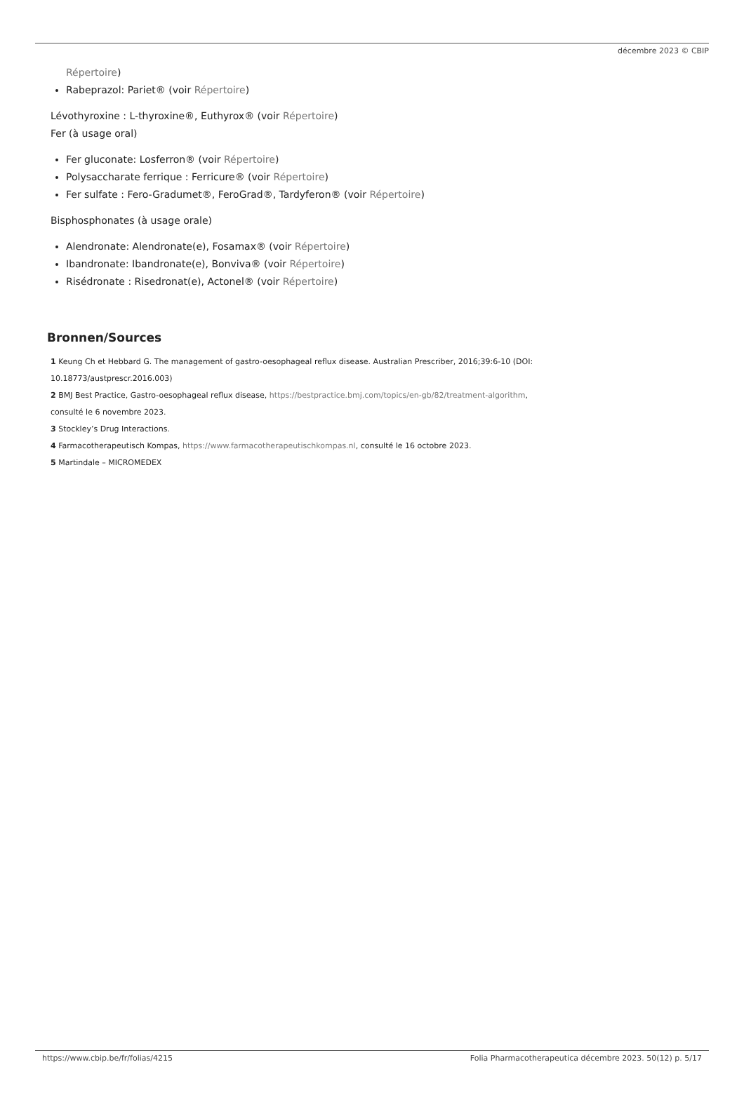décembre 2023 © CBIP
Répertoire)
Rabeprazol: Pariet® (voir Répertoire)
Lévothyroxine : L-thyroxine®, Euthyrox® (voir Répertoire)
Fer (à usage oral)
Fer gluconate: Losferron® (voir Répertoire)
Polysaccharate ferrique : Ferricure® (voir Répertoire)
Fer sulfate : Fero-Gradumet®, FeroGrad®, Tardyferon® (voir Répertoire)
Bisphosphonates (à usage orale)
Alendronate: Alendronate(e), Fosamax® (voir Répertoire)
Ibandronate: Ibandronate(e), Bonviva® (voir Répertoire)
Risédronate : Risedronat(e), Actonel® (voir Répertoire)
Bronnen/Sources
1 Keung Ch et Hebbard G. The management of gastro-oesophageal reflux disease. Australian Prescriber, 2016;39:6-10 (DOI:
10.18773/austprescr.2016.003)
2 BMJ Best Practice, Gastro-oesophageal reflux disease, https://bestpractice.bmj.com/topics/en-gb/82/treatment-algorithm,
consulté le 6 novembre 2023.
3 Stockley’s Drug Interactions.
4 Farmacotherapeutisch Kompas, https://www.farmacotherapeutischkompas.nl, consulté le 16 octobre 2023.
5 Martindale – MICROMEDEX
https://www.cbip.be/fr/folias/4215 Folia Pharmacotherapeutica décembre 2023. 50(12) p. 5/17